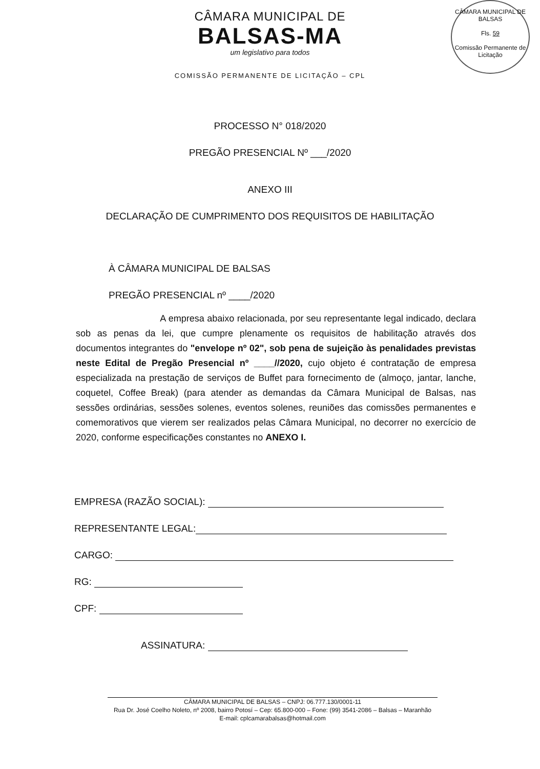CÂMARA MUNICIPAL DE BALSAS
Fls. 59
Comissão Permanente de Licitação
CÂMARA MUNICIPAL DE
BALSAS-MA
um legislativo para todos
COMISSÃO PERMANENTE DE LICITAÇÃO – CPL
PROCESSO N° 018/2020
PREGÃO PRESENCIAL Nº ___/2020
ANEXO III
DECLARAÇÃO DE CUMPRIMENTO DOS REQUISITOS DE HABILITAÇÃO
À CÂMARA MUNICIPAL DE BALSAS
PREGÃO PRESENCIAL nº ____/2020
A empresa abaixo relacionada, por seu representante legal indicado, declara sob as penas da lei, que cumpre plenamente os requisitos de habilitação através dos documentos integrantes do "envelope nº 02", sob pena de sujeição às penalidades previstas neste Edital de Pregão Presencial nº ____//2020, cujo objeto é contratação de empresa especializada na prestação de serviços de Buffet para fornecimento de (almoço, jantar, lanche, coquetel, Coffee Break) (para atender as demandas da Câmara Municipal de Balsas, nas sessões ordinárias, sessões solenes, eventos solenes, reuniões das comissões permanentes e comemorativos que vierem ser realizados pelas Câmara Municipal, no decorrer no exercício de 2020, conforme especificações constantes no ANEXO I.
EMPRESA (RAZÃO SOCIAL):
REPRESENTANTE LEGAL:
CARGO:
RG:
CPF:
ASSINATURA:
CÂMARA MUNICIPAL DE BALSAS – CNPJ: 06.777.130/0001-11
Rua Dr. José Coelho Noleto, nº 2008, bairro Potosí – Cep: 65.800-000 – Fone: (99) 3541-2086 – Balsas – Maranhão
E-mail: cplcamarabalsas@hotmail.com